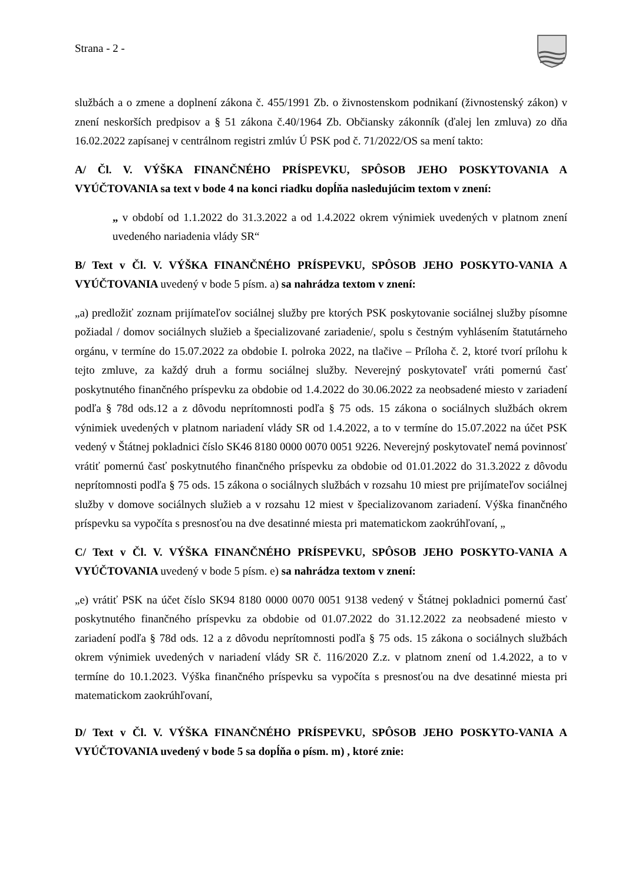Strana - 2 -
službách a o zmene a doplnení zákona č. 455/1991 Zb. o živnostenskom podnikaní (živnostenský zákon) v znení neskorších predpisov a § 51 zákona č.40/1964 Zb. Občiansky zákonník (ďalej len zmluva) zo dňa 16.02.2022 zapísanej v centrálnom registri zmlúv Ú PSK pod č. 71/2022/OS sa mení takto:
A/ Čl. V. VÝŠKA FINANČNÉHO PRÍSPEVKU, SPÔSOB JEHO POSKYTOVANIA A VYÚČTOVANIA sa text v bode 4 na konci riadku dopĺňa nasledujúcim textom v znení:
„ v období od 1.1.2022 do 31.3.2022 a od 1.4.2022 okrem výnimiek uvedených v platnom znení uvedeného nariadenia vlády SR“
B/ Text v Čl. V. VÝŠKA FINANČNÉHO PRÍSPEVKU, SPÔSOB JEHO POSKYTO-VANIA A VYÚČTOVANIA uvedený v bode 5 písm. a) sa nahrádza textom v znení:
„a) predložiť zoznam prijímateľov sociálnej služby pre ktorých PSK poskytovanie sociálnej služby písomne požiadal / domov sociálnych služieb a špecializované zariadenie/, spolu s čestným vyhlásením štatutárneho orgánu, v termíne do 15.07.2022 za obdobie I. polroka 2022, na tlačive – Príloha č. 2, ktoré tvorí prílohu k tejto zmluve, za každý druh a formu sociálnej služby. Neverejný poskytovateľ vráti pomernú časť poskytnutého finančného príspevku za obdobie od 1.4.2022 do 30.06.2022 za neobsadené miesto v zariadení podľa § 78d ods.12 a z dôvodu neprítomnosti podľa § 75 ods. 15 zákona o sociálnych službách okrem výnimiek uvedených v platnom nariadení vlády SR od 1.4.2022, a to v termíne do 15.07.2022 na účet PSK vedený v Štátnej pokladnici číslo SK46 8180 0000 0070 0051 9226. Neverejný poskytovateľ nemá povinnosť vrátiť pomernú časť poskytnutého finančného príspevku za obdobie od 01.01.2022 do 31.3.2022 z dôvodu neprítomnosti podľa § 75 ods. 15 zákona o sociálnych službách v rozsahu 10 miest pre prijímateľov sociálnej služby v domove sociálnych služieb a v rozsahu 12 miest v špecializovanom zariadení. Výška finančného príspevku sa vypočíta s presnosťou na dve desatinné miesta pri matematickom zaokrúhľovaní, „
C/ Text v Čl. V. VÝŠKA FINANČNÉHO PRÍSPEVKU, SPÔSOB JEHO POSKYTO-VANIA A VYÚČTOVANIA uvedený v bode 5 písm. e) sa nahrádza textom v znení:
„e) vrátiť PSK na účet číslo SK94 8180 0000 0070 0051 9138 vedený v Štátnej pokladnici pomernú časť poskytnutého finančného príspevku za obdobie od 01.07.2022 do 31.12.2022 za neobsadené miesto v zariadení podľa § 78d ods. 12 a z dôvodu neprítomnosti podľa § 75 ods. 15 zákona o sociálnych službách okrem výnimiek uvedených v nariadení vlády SR č. 116/2020 Z.z. v platnom znení od 1.4.2022, a to v termíne do 10.1.2023. Výška finančného príspevku sa vypočíta s presnosťou na dve desatinné miesta pri matematickom zaokrúhľovaní,
D/ Text v Čl. V. VÝŠKA FINANČNÉHO PRÍSPEVKU, SPÔSOB JEHO POSKYTO-VANIA A VYÚČTOVANIA uvedený v bode 5 sa dopĺňa o písm. m) , ktoré znie: